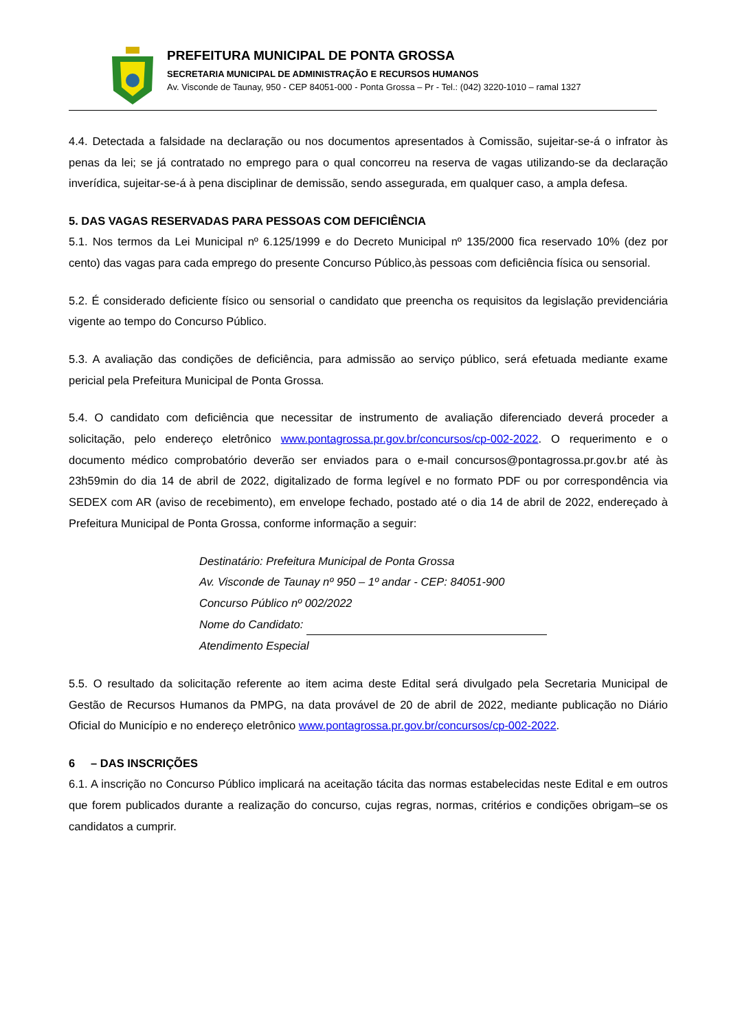PREFEITURA MUNICIPAL DE PONTA GROSSA
SECRETARIA MUNICIPAL DE ADMINISTRAÇÃO E RECURSOS HUMANOS
Av. Visconde de Taunay, 950 - CEP 84051-000 - Ponta Grossa – Pr - Tel.: (042) 3220-1010 – ramal 1327
4.4. Detectada a falsidade na declaração ou nos documentos apresentados à Comissão, sujeitar-se-á o infrator às penas da lei; se já contratado no emprego para o qual concorreu na reserva de vagas utilizando-se da declaração inverídica, sujeitar-se-á à pena disciplinar de demissão, sendo assegurada, em qualquer caso, a ampla defesa.
5. DAS VAGAS RESERVADAS PARA PESSOAS COM DEFICIÊNCIA
5.1. Nos termos da Lei Municipal nº 6.125/1999 e do Decreto Municipal nº 135/2000 fica reservado 10% (dez por cento) das vagas para cada emprego do presente Concurso Público,às pessoas com deficiência física ou sensorial.
5.2. É considerado deficiente físico ou sensorial o candidato que preencha os requisitos da legislação previdenciária vigente ao tempo do Concurso Público.
5.3. A avaliação das condições de deficiência, para admissão ao serviço público, será efetuada mediante exame pericial pela Prefeitura Municipal de Ponta Grossa.
5.4. O candidato com deficiência que necessitar de instrumento de avaliação diferenciado deverá proceder a solicitação, pelo endereço eletrônico www.pontagrossa.pr.gov.br/concursos/cp-002-2022. O requerimento e o documento médico comprobatório deverão ser enviados para o e-mail concursos@pontagrossa.pr.gov.br até às 23h59min do dia 14 de abril de 2022, digitalizado de forma legível e no formato PDF ou por correspondência via SEDEX com AR (aviso de recebimento), em envelope fechado, postado até o dia 14 de abril de 2022, endereçado à Prefeitura Municipal de Ponta Grossa, conforme informação a seguir:
Destinatário: Prefeitura Municipal de Ponta Grossa
Av. Visconde de Taunay nº 950 – 1º andar - CEP: 84051-900
Concurso Público nº 002/2022
Nome do Candidato:
Atendimento Especial
5.5. O resultado da solicitação referente ao item acima deste Edital será divulgado pela Secretaria Municipal de Gestão de Recursos Humanos da PMPG, na data provável de 20 de abril de 2022, mediante publicação no Diário Oficial do Município e no endereço eletrônico www.pontagrossa.pr.gov.br/concursos/cp-002-2022.
6 – DAS INSCRIÇÕES
6.1. A inscrição no Concurso Público implicará na aceitação tácita das normas estabelecidas neste Edital e em outros que forem publicados durante a realização do concurso, cujas regras, normas, critérios e condições obrigam–se os candidatos a cumprir.